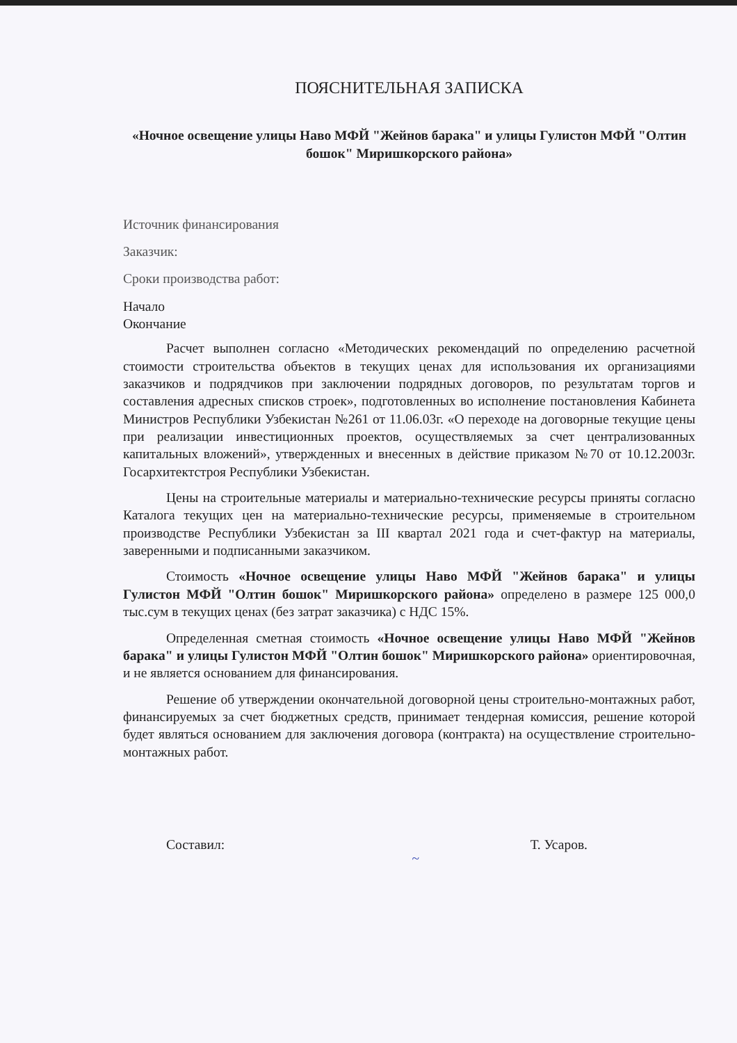ПОЯСНИТЕЛЬНАЯ ЗАПИСКА
«Ночное освещение улицы Наво МФЙ "Жейнов барака" и улицы Гулистон МФЙ "Олтин бошок" Миришкорского района»
Источник финансирования
Заказчик:
Сроки производства работ:
Начало
Окончание
Расчет выполнен согласно «Методических рекомендаций по определению расчетной стоимости строительства объектов в текущих ценах для использования их организациями заказчиков и подрядчиков при заключении подрядных договоров, по результатам торгов и составления адресных списков строек», подготовленных во исполнение постановления Кабинета Министров Республики Узбекистан №261 от 11.06.03г. «О переходе на договорные текущие цены при реализации инвестиционных проектов, осуществляемых за счет централизованных капитальных вложений», утвержденных и внесенных в действие приказом №70 от 10.12.2003г. Госархитектстроя Республики Узбекистан.
Цены на строительные материалы и материально-технические ресурсы приняты согласно Каталога текущих цен на материально-технические ресурсы, применяемые в строительном производстве Республики Узбекистан за III квартал 2021 года и счет-фактур на материалы, заверенными и подписанными заказчиком.
Стоимость «Ночное освещение улицы Наво МФЙ "Жейнов барака" и улицы Гулистон МФЙ "Олтин бошок" Миришкорского района» определено в размере 125 000,0 тыс.сум в текущих ценах (без затрат заказчика) с НДС 15%.
Определенная сметная стоимость «Ночное освещение улицы Наво МФЙ "Жейнов барака" и улицы Гулистон МФЙ "Олтин бошок" Миришкорского района» ориентировочная, и не является основанием для финансирования.
Решение об утверждении окончательной договорной цены строительно-монтажных работ, финансируемых за счет бюджетных средств, принимает тендерная комиссия, решение которой будет являться основанием для заключения договора (контракта) на осуществление строительно-монтажных работ.
Составил: ~ Т. Усаров.